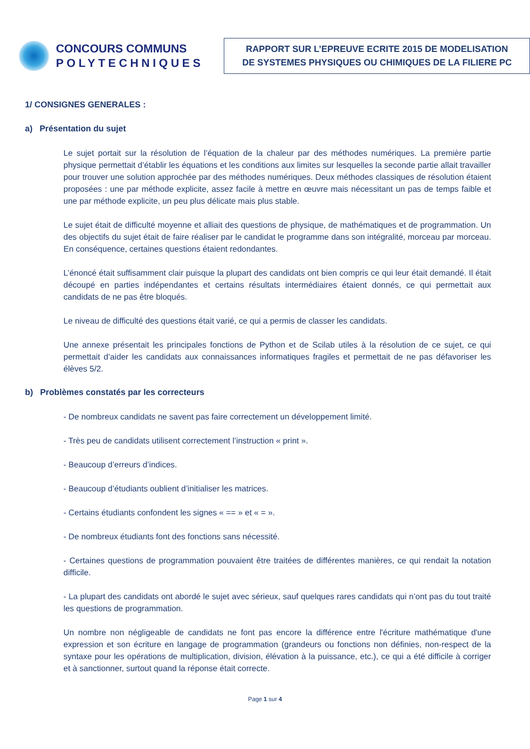CONCOURS COMMUNS
POLYTECHNIQUES
RAPPORT SUR L’EPREUVE ECRITE 2015 DE MODELISATION
DE SYSTEMES PHYSIQUES OU CHIMIQUES DE LA FILIERE PC
1/ CONSIGNES GENERALES :
a) Présentation du sujet
Le sujet portait sur la résolution de l’équation de la chaleur par des méthodes numériques. La première partie physique permettait d’établir les équations et les conditions aux limites sur lesquelles la seconde partie allait travailler pour trouver une solution approchée par des méthodes numériques. Deux méthodes classiques de résolution étaient proposées : une par méthode explicite, assez facile à mettre en œuvre mais nécessitant un pas de temps faible et une par méthode explicite, un peu plus délicate mais plus stable.
Le sujet était de difficulté moyenne et alliait des questions de physique, de mathématiques et de programmation. Un des objectifs du sujet était de faire réaliser par le candidat le programme dans son intégralité, morceau par morceau. En conséquence, certaines questions étaient redondantes.
L’énoncé était suffisamment clair puisque la plupart des candidats ont bien compris ce qui leur était demandé. Il était découpé en parties indépendantes et certains résultats intermédiaires étaient donnés, ce qui permettait aux candidats de ne pas être bloqués.
Le niveau de difficulté des questions était varié, ce qui a permis de classer les candidats.
Une annexe présentait les principales fonctions de Python et de Scilab utiles à la résolution de ce sujet, ce qui permettait d’aider les candidats aux connaissances informatiques fragiles et permettait de ne pas défavoriser les élèves 5/2.
b) Problèmes constatés par les correcteurs
- De nombreux candidats ne savent pas faire correctement un développement limité.
- Très peu de candidats utilisent correctement l’instruction « print ».
- Beaucoup d’erreurs d’indices.
- Beaucoup d’étudiants oublient d’initialiser les matrices.
- Certains étudiants confondent les signes « == » et « = ».
- De nombreux étudiants font des fonctions sans nécessité.
- Certaines questions de programmation pouvaient être traitées de différentes manières, ce qui rendait la notation difficile.
- La plupart des candidats ont abordé le sujet avec sérieux, sauf quelques rares candidats qui n’ont pas du tout traité les questions de programmation.
Un nombre non négligeable de candidats ne font pas encore la différence entre l'écriture mathématique d'une expression et son écriture en langage de programmation (grandeurs ou fonctions non définies, non-respect de la syntaxe pour les opérations de multiplication, division, élévation à la puissance, etc.), ce qui a été difficile à corriger et à sanctionner, surtout quand la réponse était correcte.
Page 1 sur 4